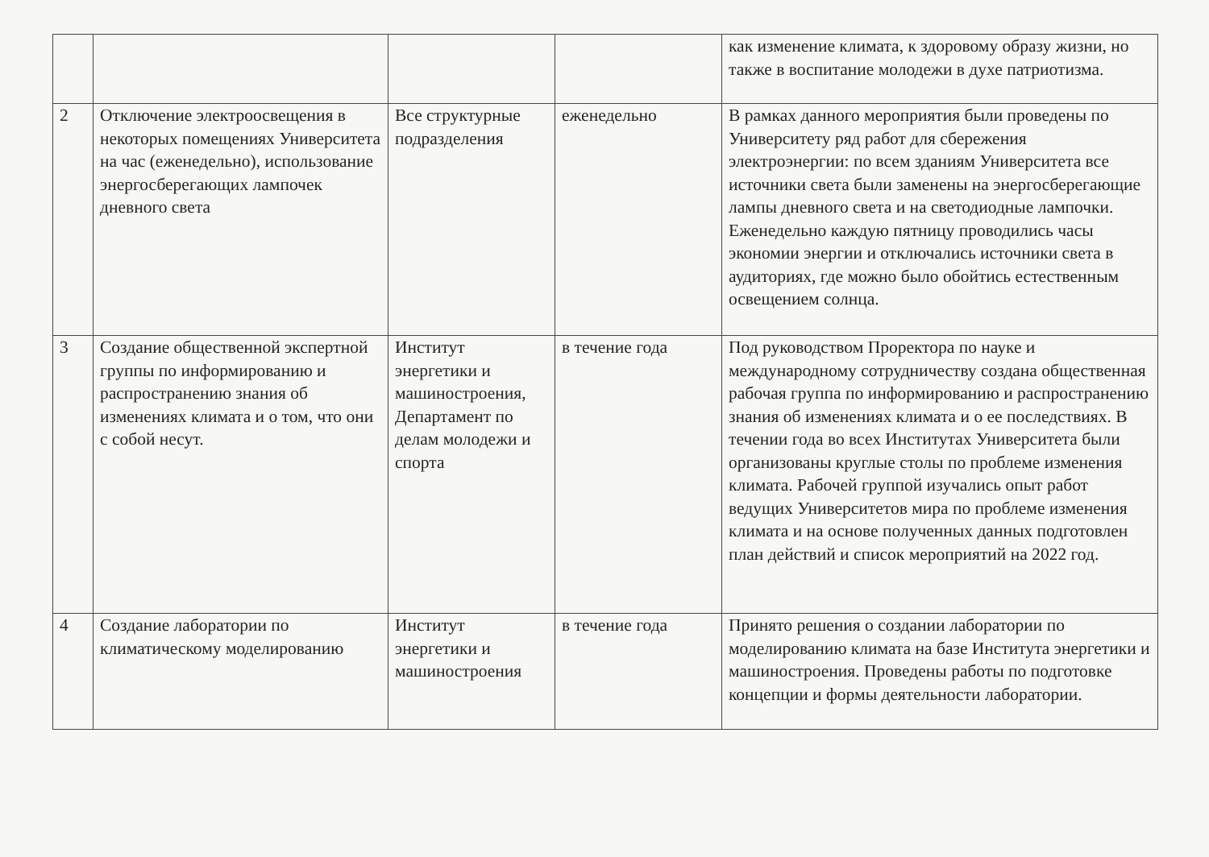| | | | | как изменение климата, к здоровому образу жизни, но также в воспитание молодежи в духе патриотизма. |
| 2 | Отключение электроосвещения в некоторых помещениях Университета на час (еженедельно), использование энергосберегающих лампочек дневного света | Все структурные подразделения | еженедельно | В рамках данного мероприятия были проведены по Университету ряд работ для сбережения электроэнергии: по всем зданиям Университета все источники света были заменены на энергосберегающие лампы дневного света и на светодиодные лампочки. Еженедельно каждую пятницу проводились часы экономии энергии и отключались источники света в аудиториях, где можно было обойтись естественным освещением солнца. |
| 3 | Создание общественной экспертной группы по информированию и распространению знания об изменениях климата и о том, что они с собой несут. | Институт энергетики и машиностроения, Департамент по делам молодежи и спорта | в течение года | Под руководством Проректора по науке и международному сотрудничеству создана общественная рабочая группа по информированию и распространению знания об изменениях климата и о ее последствиях. В течении года во всех Институтах Университета были организованы круглые столы по проблеме изменения климата. Рабочей группой изучались опыт работ ведущих Университетов мира по проблеме изменения климата и на основе полученных данных подготовлен план действий и список мероприятий на 2022 год. |
| 4 | Создание лаборатории по климатическому моделированию | Институт энергетики и машиностроения | в течение года | Принято решения о создании лаборатории по моделированию климата на базе Института энергетики и машиностроения. Проведены работы по подготовке концепции и формы деятельности лаборатории. |